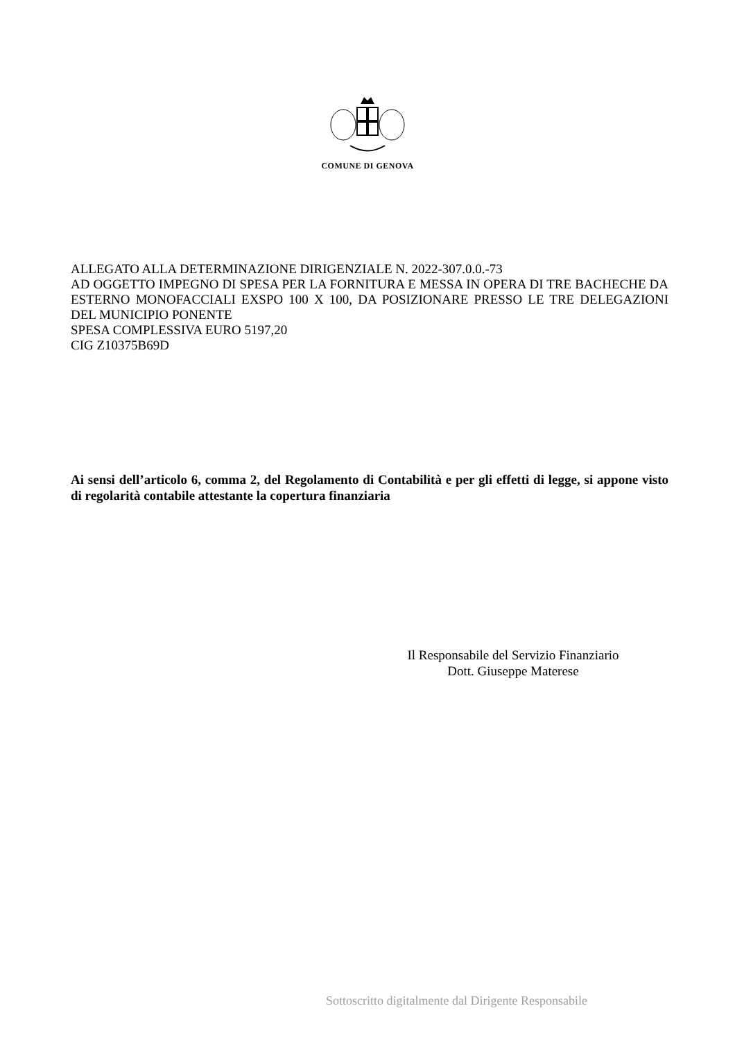COMUNE DI GENOVA
ALLEGATO ALLA DETERMINAZIONE DIRIGENZIALE N. 2022-307.0.0.-73
AD OGGETTO IMPEGNO DI SPESA PER LA FORNITURA E MESSA IN OPERA DI TRE BACHECHE DA ESTERNO MONOFACCIALI EXSPO 100 X 100, DA POSIZIONARE PRESSO LE TRE DELEGAZIONI DEL MUNICIPIO PONENTE
SPESA COMPLESSIVA EURO 5197,20
CIG Z10375B69D
Ai sensi dell’articolo 6, comma 2, del Regolamento di Contabilità e per gli effetti di legge, si appone visto di regolarità contabile attestante la copertura finanziaria
Il Responsabile del Servizio Finanziario
Dott. Giuseppe Materese
Sottoscritto digitalmente dal Dirigente Responsabile